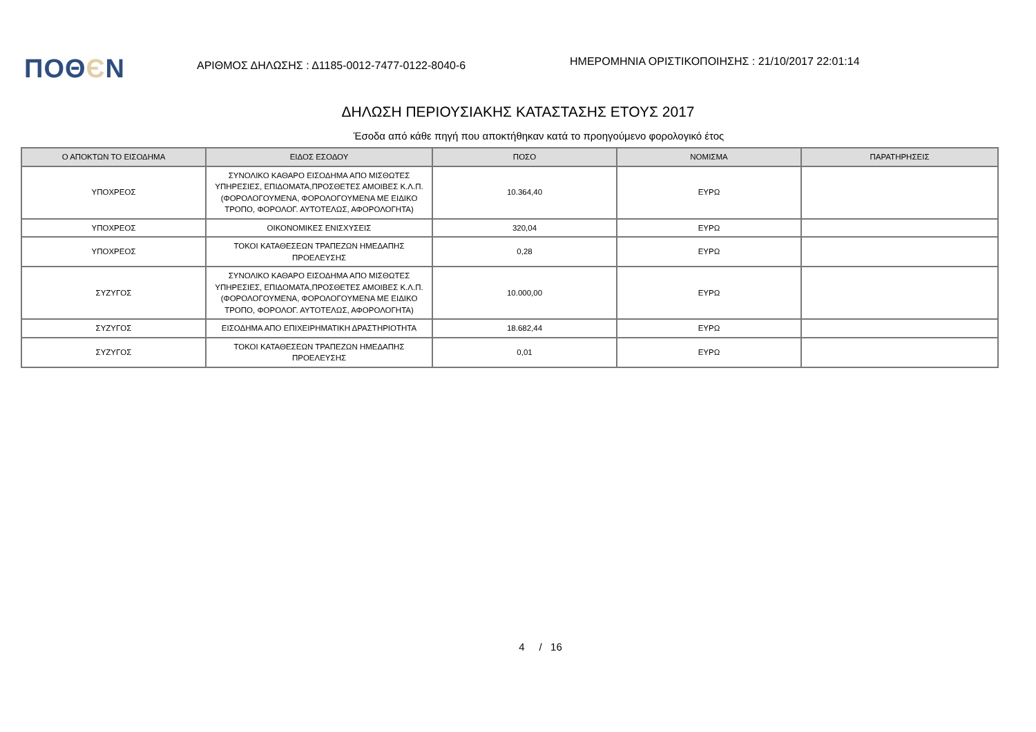ΠΟΘЄΝ
ΑΡΙΘΜΟΣ ΔΗΛΩΣΗΣ : Δ1185-0012-7477-0122-8040-6
ΗΜΕΡΟΜΗΝΙΑ ΟΡΙΣΤΙΚΟΠΟΙΗΣΗΣ : 21/10/2017 22:01:14
ΔΗΛΩΣΗ ΠΕΡΙΟΥΣΙΑΚΗΣ ΚΑΤΑΣΤΑΣΗΣ ΕΤΟΥΣ 2017
Έσοδα από κάθε πηγή που αποκτήθηκαν κατά το προηγούμενο φορολογικό έτος
| Ο ΑΠΟΚΤΩΝ ΤΟ ΕΙΣΟΔΗΜΑ | ΕΙΔΟΣ ΕΣΟΔΟΥ | ΠΟΣΟ | ΝΟΜΙΣΜΑ | ΠΑΡΑΤΗΡΗΣΕΙΣ |
| --- | --- | --- | --- | --- |
| ΥΠΟΧΡΕΟΣ | ΣΥΝΟΛΙΚΟ ΚΑΘΑΡΟ ΕΙΣΟΔΗΜΑ ΑΠΟ ΜΙΣΘΩΤΕΣ ΥΠΗΡΕΣΙΕΣ, ΕΠΙΔΟΜΑΤΑ,ΠΡΟΣΘΕΤΕΣ ΑΜΟΙΒΕΣ Κ.Λ.Π.(ΦΟΡΟΛΟΓΟΥΜΕΝΑ, ΦΟΡΟΛΟΓΟΥΜΕΝΑ ΜΕ ΕΙΔΙΚΟ ΤΡΟΠΟ, ΦΟΡΟΛΟΓ. ΑΥΤΟΤΕΛΩΣ, ΑΦΟΡΟΛΟΓΗΤΑ) | 10.364,40 | ΕΥΡΩ | |
| ΥΠΟΧΡΕΟΣ | ΟΙΚΟΝΟΜΙΚΕΣ ΕΝΙΣΧΥΣΕΙΣ | 320,04 | ΕΥΡΩ | |
| ΥΠΟΧΡΕΟΣ | ΤΟΚΟΙ ΚΑΤΑΘΕΣΕΩΝ ΤΡΑΠΕΖΩΝ ΗΜΕΔΑΠΗΣ ΠΡΟΕΛΕΥΣΗΣ | 0,28 | ΕΥΡΩ | |
| ΣΥΖΥΓΟΣ | ΣΥΝΟΛΙΚΟ ΚΑΘΑΡΟ ΕΙΣΟΔΗΜΑ ΑΠΟ ΜΙΣΘΩΤΕΣ ΥΠΗΡΕΣΙΕΣ, ΕΠΙΔΟΜΑΤΑ,ΠΡΟΣΘΕΤΕΣ ΑΜΟΙΒΕΣ Κ.Λ.Π.(ΦΟΡΟΛΟΓΟΥΜΕΝΑ, ΦΟΡΟΛΟΓΟΥΜΕΝΑ ΜΕ ΕΙΔΙΚΟ ΤΡΟΠΟ, ΦΟΡΟΛΟΓ. ΑΥΤΟΤΕΛΩΣ, ΑΦΟΡΟΛΟΓΗΤΑ) | 10.000,00 | ΕΥΡΩ | |
| ΣΥΖΥΓΟΣ | ΕΙΣΟΔΗΜΑ ΑΠΟ ΕΠΙΧΕΙΡΗΜΑΤΙΚΗ ΔΡΑΣΤΗΡΙΟΤΗΤΑ | 18.682,44 | ΕΥΡΩ | |
| ΣΥΖΥΓΟΣ | ΤΟΚΟΙ ΚΑΤΑΘΕΣΕΩΝ ΤΡΑΠΕΖΩΝ ΗΜΕΔΑΠΗΣ ΠΡΟΕΛΕΥΣΗΣ | 0,01 | ΕΥΡΩ | |
4 / 16